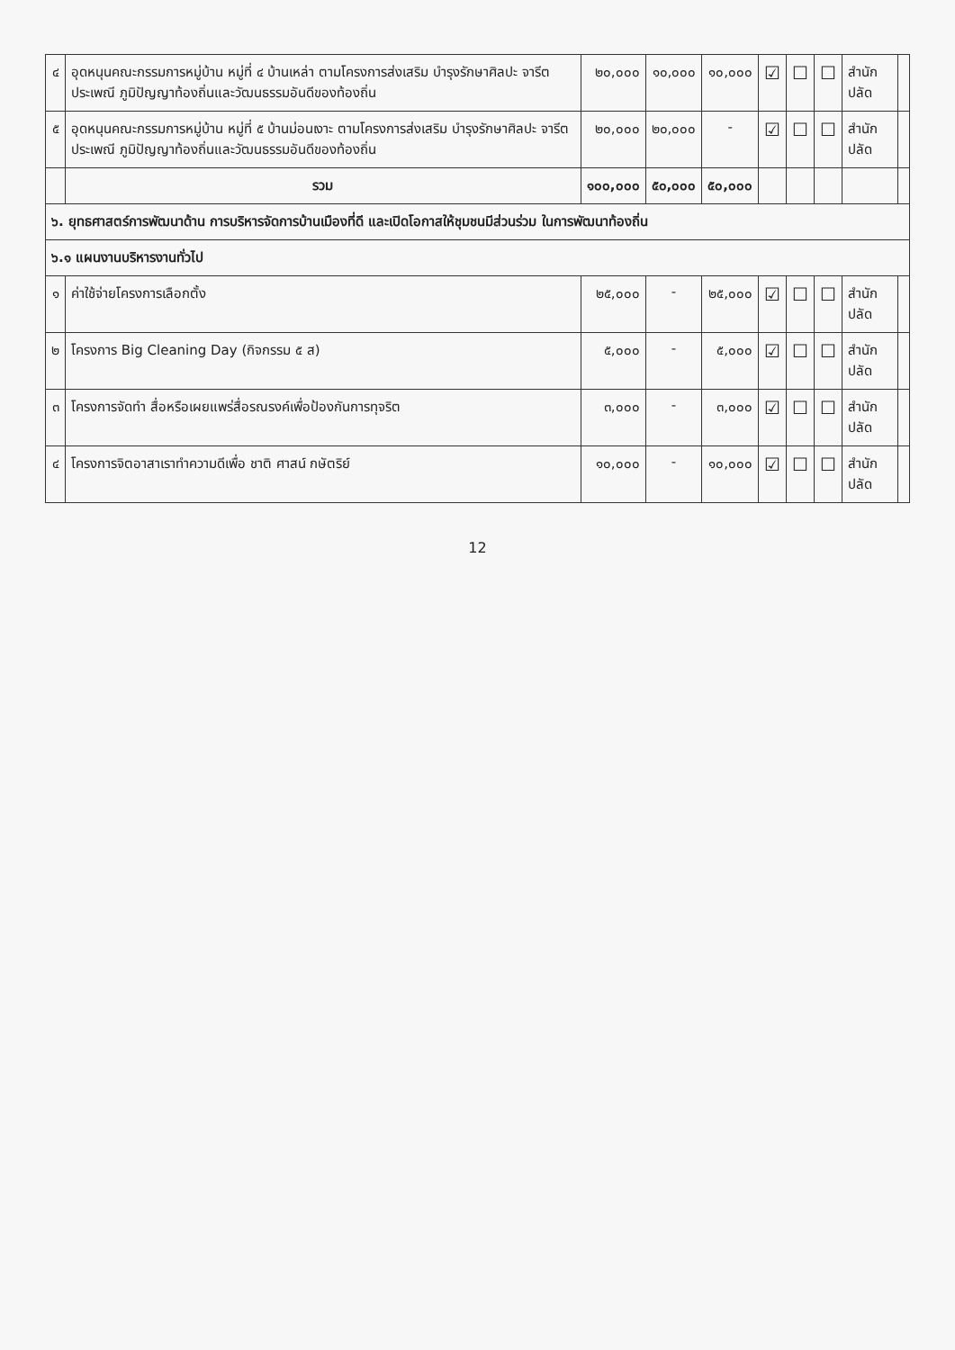| ๔ | อุดหนุนคณะกรรมการหมู่บ้าน หมู่ที่ ๔ บ้านเหล่า ตามโครงการส่งเสริม บำรุงรักษาศิลปะ จารีตประเพณี ภูมิปัญญาท้องถิ่นและวัฒนธรรมอันดีของท้องถิ่น | ๒๐,๐๐๐ | ๑๐,๐๐๐ | ๑๐,๐๐๐ | ☑ | ☐ | ☐ | สำนักปลัด | |
| ๕ | อุดหนุนคณะกรรมการหมู่บ้าน หมู่ที่ ๕ บ้านม่อนเงาะ ตามโครงการส่งเสริม บำรุงรักษาศิลปะ จารีตประเพณี ภูมิปัญญาท้องถิ่นและวัฒนธรรมอันดีของท้องถิ่น | ๒๐,๐๐๐ | ๒๐,๐๐๐ | - | ☑ | ☐ | ☐ | สำนักปลัด | |
| | รวม | ๑๐๐,๐๐๐ | ๕๐,๐๐๐ | ๕๐,๐๐๐ | | | | | |
| ๖. ยุทธศาสตร์การพัฒนาด้าน การบริหารจัดการบ้านเมืองที่ดี และเปิดโอกาสให้ชุมชนมีส่วนร่วม ในการพัฒนาท้องถิ่น | | | | | | | | | |
| ๖.๑ แผนงานบริหารงานทั่วไป | | | | | | | | | |
| ๑ | ค่าใช้จ่ายโครงการเลือกตั้ง | ๒๕,๐๐๐ | - | ๒๕,๐๐๐ | ☑ | ☐ | ☐ | สำนักปลัด | |
| ๒ | โครงการ Big Cleaning Day (กิจกรรม ๕ ส) | ๕,๐๐๐ | - | ๕,๐๐๐ | ☑ | ☐ | ☐ | สำนักปลัด | |
| ๓ | โครงการจัดทำ สื่อหรือเผยแพร่สื่อรณรงค์เพื่อป้องกันการทุจริต | ๓,๐๐๐ | - | ๓,๐๐๐ | ☑ | ☐ | ☐ | สำนักปลัด | |
| ๔ | โครงการจิตอาสาเราทำความดีเพื่อ ชาติ ศาสน์ กษัตริย์ | ๑๐,๐๐๐ | - | ๑๐,๐๐๐ | ☑ | ☐ | ☐ | สำนักปลัด | |
12